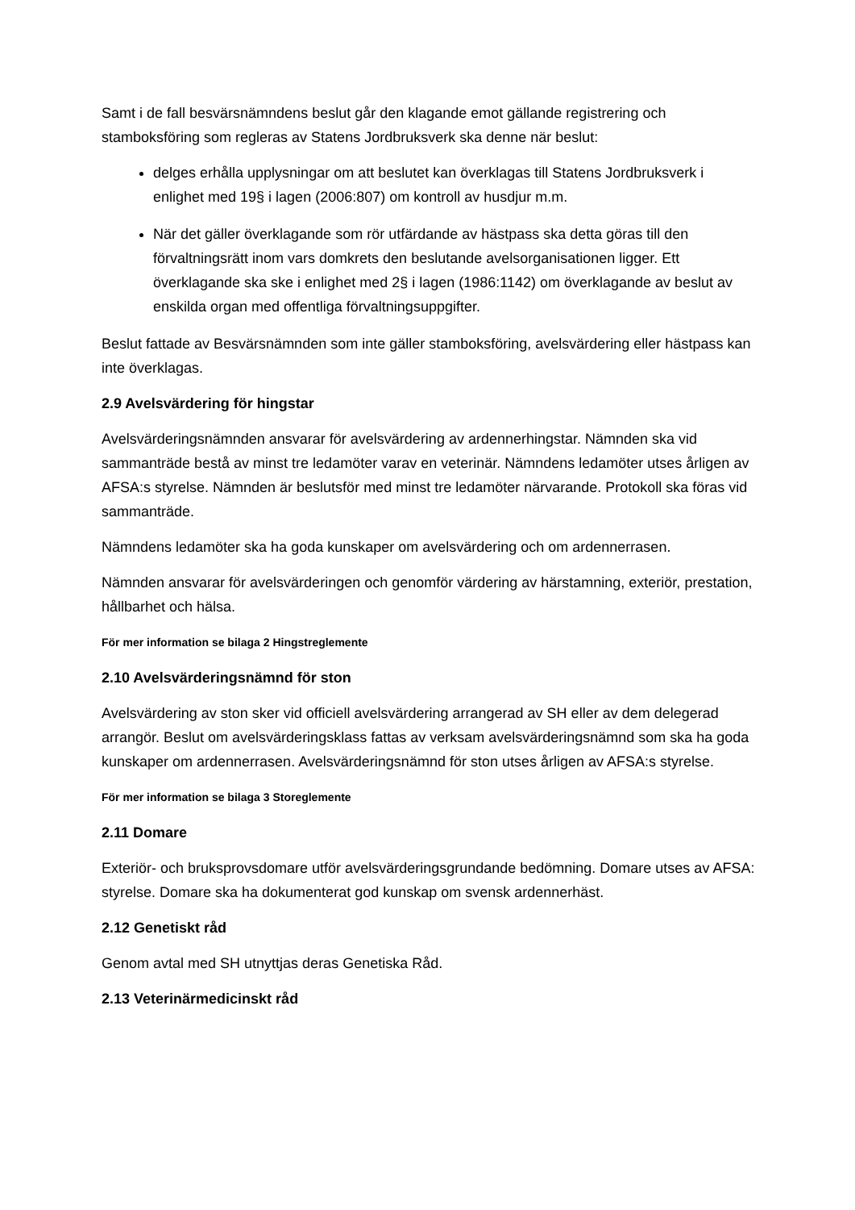Samt i de fall besvärsnämndens beslut går den klagande emot gällande registrering och stamboksföring som regleras av Statens Jordbruksverk ska denne när beslut:
delges erhålla upplysningar om att beslutet kan överklagas till Statens Jordbruksverk i enlighet med 19§ i lagen (2006:807) om kontroll av husdjur m.m.
När det gäller överklagande som rör utfärdande av hästpass ska detta göras till den förvaltningsrätt inom vars domkrets den beslutande avelsorganisationen ligger. Ett överklagande ska ske i enlighet med 2§ i lagen (1986:1142) om överklagande av beslut av enskilda organ med offentliga förvaltningsuppgifter.
Beslut fattade av Besvärsnämnden som inte gäller stamboksföring, avelsvärdering eller hästpass kan inte överklagas.
2.9 Avelsvärdering för hingstar
Avelsvärderingsnämnden ansvarar för avelsvärdering av ardennerhingstar. Nämnden ska vid sammanträde bestå av minst tre ledamöter varav en veterinär. Nämndens ledamöter utses årligen av AFSA:s styrelse. Nämnden är beslutsför med minst tre ledamöter närvarande. Protokoll ska föras vid sammanträde.
Nämndens ledamöter ska ha goda kunskaper om avelsvärdering och om ardennerrasen.
Nämnden ansvarar för avelsvärderingen och genomför värdering av härstamning, exteriör, prestation, hållbarhet och hälsa.
För mer information se bilaga 2 Hingstreglemente
2.10 Avelsvärderingsnämnd för ston
Avelsvärdering av ston sker vid officiell avelsvärdering arrangerad av SH eller av dem delegerad arrangör. Beslut om avelsvärderingsklass fattas av verksam avelsvärderingsnämnd som ska ha goda kunskaper om ardennerrasen. Avelsvärderingsnämnd för ston utses årligen av AFSA:s styrelse.
För mer information se bilaga 3 Storeglemente
2.11 Domare
Exteriör- och bruksprovsdomare utför avelsvärderingsgrundande bedömning. Domare utses av AFSA: styrelse. Domare ska ha dokumenterat god kunskap om svensk ardennerhäst.
2.12 Genetiskt råd
Genom avtal med SH utnyttjas deras Genetiska Råd.
2.13 Veterinärmedicinskt råd